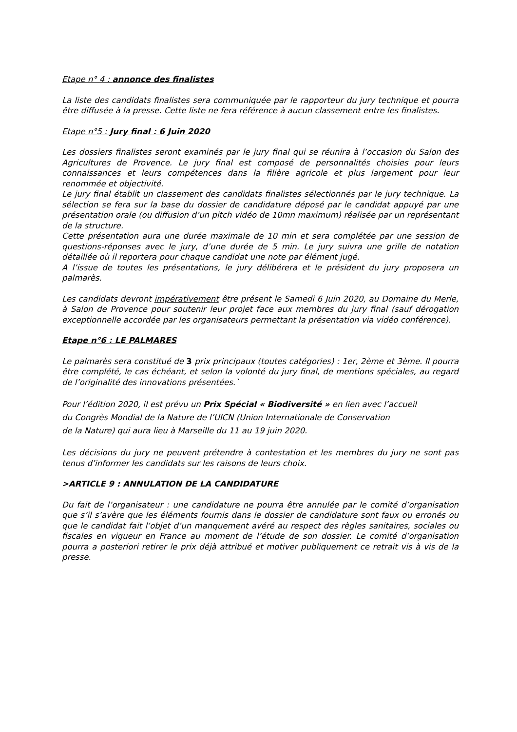Etape n° 4 : annonce des finalistes
La liste des candidats finalistes sera communiquée par le rapporteur du jury technique et pourra être diffusée à la presse. Cette liste ne fera référence à aucun classement entre les finalistes.
Etape n°5 : Jury final : 6 Juin 2020
Les dossiers finalistes seront examinés par le jury final qui se réunira à l’occasion du Salon des Agricultures de Provence. Le jury final est composé de personnalités choisies pour leurs connaissances et leurs compétences dans la filière agricole et plus largement pour leur renommée et objectivité.
Le jury final établit un classement des candidats finalistes sélectionnés par le jury technique. La sélection se fera sur la base du dossier de candidature déposé par le candidat appuyé par une présentation orale (ou diffusion d’un pitch vidéo de 10mn maximum) réalisée par un représentant de la structure.
Cette présentation aura une durée maximale de 10 min et sera complétée par une session de questions-réponses avec le jury, d’une durée de 5 min. Le jury suivra une grille de notation détaillée où il reportera pour chaque candidat une note par élément jugé.
A l’issue de toutes les présentations, le jury délibérera et le président du jury proposera un palmarès.
Les candidats devront impérativement être présent le Samedi 6 Juin 2020, au Domaine du Merle, à Salon de Provence pour soutenir leur projet face aux membres du jury final (sauf dérogation exceptionnelle accordée par les organisateurs permettant la présentation via vidéo conférence).
Etape n°6 : LE PALMARES
Le palmarès sera constitué de 3 prix principaux (toutes catégories) : 1er, 2ème et 3ème. Il pourra être complété, le cas échéant, et selon la volonté du jury final, de mentions spéciales, au regard de l’originalité des innovations présentées.`
Pour l’édition 2020, il est prévu un Prix Spécial « Biodiversité » en lien avec l’accueil
du Congrès Mondial de la Nature de l’UICN (Union Internationale de Conservation
de la Nature) qui aura lieu à Marseille du 11 au 19 juin 2020.
Les décisions du jury ne peuvent prétendre à contestation et les membres du jury ne sont pas tenus d’informer les candidats sur les raisons de leurs choix.
>ARTICLE 9 : ANNULATION DE LA CANDIDATURE
Du fait de l’organisateur : une candidature ne pourra être annulée par le comité d’organisation que s’il s’avère que les éléments fournis dans le dossier de candidature sont faux ou erronés ou que le candidat fait l’objet d’un manquement avéré au respect des règles sanitaires, sociales ou fiscales en vigueur en France au moment de l’étude de son dossier. Le comité d’organisation pourra a posteriori retirer le prix déjà attribué et motiver publiquement ce retrait vis à vis de la presse.